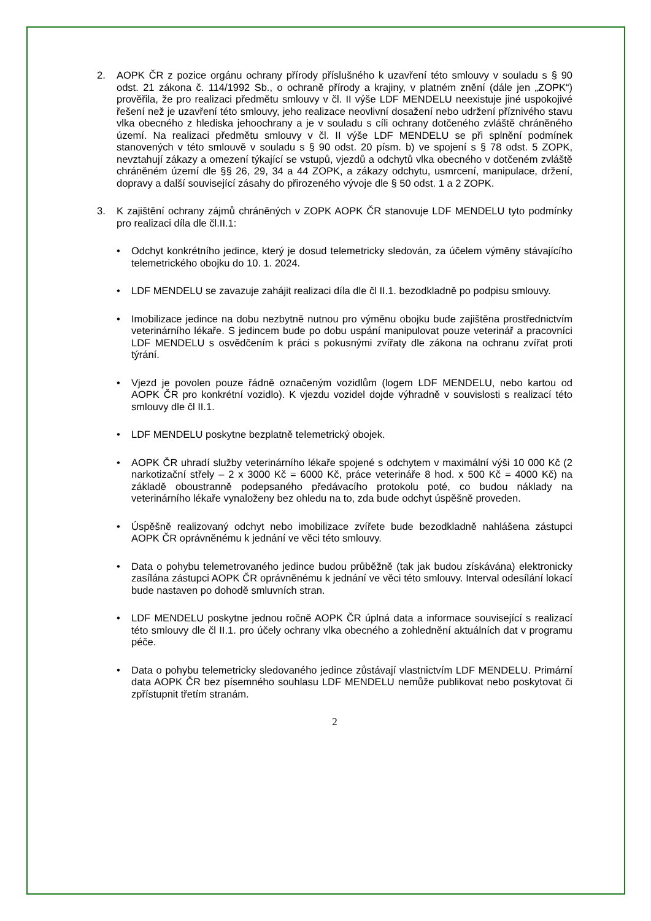2. AOPK ČR z pozice orgánu ochrany přírody příslušného k uzavření této smlouvy v souladu s § 90 odst. 21 zákona č. 114/1992 Sb., o ochraně přírody a krajiny, v platném znění (dále jen „ZOPK“) prověřila, že pro realizaci předmětu smlouvy v čl. II výše LDF MENDELU neexistuje jiné uspokojivé řešení než je uzavření této smlouvy, jeho realizace neovlivní dosažení nebo udržení příznivého stavu vlka obecného z hlediska jehoochrany a je v souladu s cíli ochrany dotčeného zvláště chráněného území. Na realizaci předmětu smlouvy v čl. II výše LDF MENDELU se při splnění podmínek stanovených v této smlouvě v souladu s § 90 odst. 20 písm. b) ve spojení s § 78 odst. 5 ZOPK, nevztahují zákazy a omezení týkající se vstupů, vjezdů a odchytů vlka obecného v dotčeném zvláště chráněném území dle §§ 26, 29, 34 a 44 ZOPK, a zákazy odchytu, usmrcení, manipulace, držení, dopravy a další související zásahy do přirozeného vývoje dle § 50 odst. 1 a 2 ZOPK.
3. K zajištění ochrany zájmů chráněných v ZOPK AOPK ČR stanovuje LDF MENDELU tyto podmínky pro realizaci díla dle čl.II.1:
• Odchyt konkrétního jedince, který je dosud telemetricky sledován, za účelem výměny stávajícího telemetrického obojku do 10. 1. 2024.
• LDF MENDELU se zavazuje zahájit realizaci díla dle čl II.1. bezodkladně po podpisu smlouvy.
• Imobilizace jedince na dobu nezbytně nutnou pro výměnu obojku bude zajištěna prostřednictvím veterinárního lékaře. S jedincem bude po dobu uspání manipulovat pouze veterinář a pracovníci LDF MENDELU s osvědčením k práci s pokusnými zvířaty dle zákona na ochranu zvířat proti týrání.
• Vjezd je povolen pouze řádně označeným vozidlům (logem LDF MENDELU, nebo kartou od AOPK ČR pro konkrétní vozidlo). K vjezdu vozidel dojde výhradně v souvislosti s realizací této smlouvy dle čl II.1.
• LDF MENDELU poskytne bezplatně telemetrický obojek.
• AOPK ČR uhradí služby veterinárního lékaře spojené s odchytem v maximální výši 10 000 Kč (2 narkotizační střely – 2 x 3000 Kč = 6000 Kč, práce veterináře 8 hod. x 500 Kč = 4000 Kč) na základě oboustranně podepsaného předávacího protokolu poté, co budou náklady na veterinárního lékaře vynaloženy bez ohledu na to, zda bude odchyt úspěšně proveden.
• Úspěšně realizovaný odchyt nebo imobilizace zvířete bude bezodkladně nahlášena zástupci AOPK ČR oprávněnému k jednání ve věci této smlouvy.
• Data o pohybu telemetrovaného jedince budou průběžně (tak jak budou získávána) elektronicky zasílána zástupci AOPK ČR oprávněnému k jednání ve věci této smlouvy. Interval odesílání lokací bude nastaven po dohodě smluvních stran.
• LDF MENDELU poskytne jednou ročně AOPK ČR úplná data a informace související s realizací této smlouvy dle čl II.1. pro účely ochrany vlka obecného a zohlednění aktuálních dat v programu péče.
• Data o pohybu telemetricky sledovaného jedince zůstávají vlastnictvím LDF MENDELU. Primární data AOPK ČR bez písemného souhlasu LDF MENDELU nemůže publikovat nebo poskytovat či zpřístupnit třetím stranám.
2